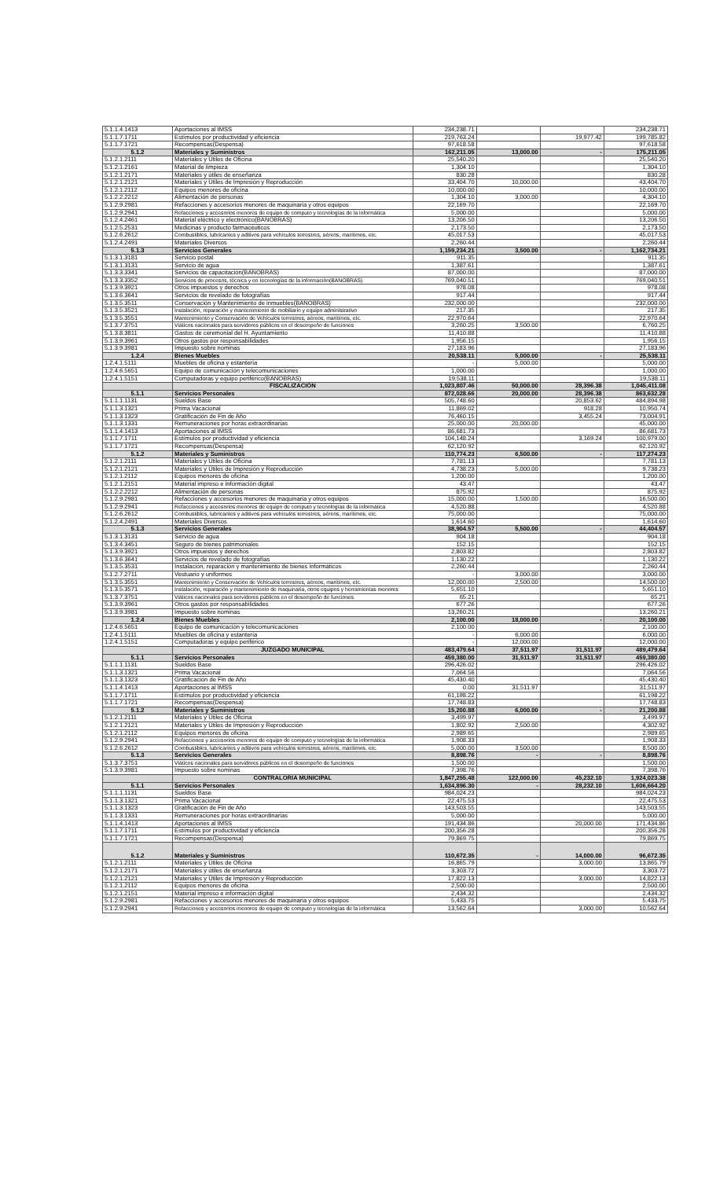| 5.1.1.4.1413 | Aportaciones al IMSS | 234,238.71 | | | 234,238.71 |
| 5.1.1.7.1711 | Estímulos por productividad y eficiencia | 219,763.24 | | 19,977.42 | 199,785.82 |
| 5.1.1.7.1721 | Recompensas(Despensa) | 97,618.58 | | | 97,618.58 |
| 5.1.2 | Materiales y Suministros | 162,211.05 | 13,000.00 | - | 175,211.05 |
| 5.1.2.1.2111 | Materiales y Útiles de Oficina | 25,540.20 | | | 25,540.20 |
| 5.1.2.1.2161 | Material de limpieza | 1,304.10 | | | 1,304.10 |
| 5.1.2.1.2171 | Materiales y útiles de enseñanza | 830.28 | | | 830.28 |
| 5.1.2.1.2121 | Materiales y Útiles de Impresión y Reproducción | 33,404.70 | 10,000.00 | | 43,404.70 |
| 5.1.2.1.2112 | Equipos menores de oficina | 10,000.00 | | | 10,000.00 |
| 5.1.2.2.2212 | Alimentación de personas | 1,304.10 | 3,000.00 | | 4,304.10 |
| 5.1.2.9.2981 | Refacciones y accesorios menores de maquinaria y otros equipos | 22,169.70 | | | 22,169.70 |
| 5.1.2.9.2941 | Refacciones y accesorios menores de equipo de computo y tecnologías de la informática | 5,000.00 | | | 5,000.00 |
| 5.1.2.4.2461 | Material eléctrico y electrónico(BANOBRAS) | 13,206.50 | | | 13,206.50 |
| 5.1.2.5.2531 | Medicinas y producto farmacéuticos | 2,173.50 | | | 2,173.50 |
| 5.1.2.6.2612 | Combustibles, lubricantes y aditivos para vehículos terrestres, aéreos, marítimos, etc. | 45,017.53 | | | 45,017.53 |
| 5.1.2.4.2491 | Materiales Diversos | 2,260.44 | | | 2,260.44 |
| 5.1.3 | Servicios Generales | 1,159,234.21 | 3,500.00 | - | 1,162,734.21 |
| 5.1.3.1.3181 | Servicio postal | 911.35 | | | 911.35 |
| 5.1.3.1.3131 | Servicio de agua | 1,387.61 | | | 1,387.61 |
| 5.1.3.3.3341 | Servicios de capacitación(BANOBRAS) | 87,000.00 | | | 87,000.00 |
| 5.1.3.3.3352 | Servicios de procesos, técnica y en tecnologías de la información(BANOBRAS) | 769,040.51 | | | 769,040.51 |
| 5.1.3.9.3921 | Otros impuestos y derechos | 978.08 | | | 978.08 |
| 5.1.3.6.3641 | Servicios de revelado de fotografías | 917.44 | | | 917.44 |
| 5.1.3.5.3511 | Conservación y Mantenimiento de inmuebles(BANOBRAS) | 232,000.00 | | | 232,000.00 |
| 5.1.3.5.3521 | Instalación, reparación y mantenimiento de mobiliario y equipo administrativo | 217.35 | | | 217.35 |
| 5.1.3.5.3551 | Mantenimiento y Conservación de Vehículos terrestres, aéreos, marítimos, etc. | 22,970.64 | | | 22,970.64 |
| 5.1.3.7.3751 | Viáticos nacionales para servidores públicos en el desempeño de funciones | 3,260.25 | 3,500.00 | | 6,760.25 |
| 5.1.3.8.3811 | Gastos de ceremonial del H. Ayuntamiento | 11,410.88 | | | 11,410.88 |
| 5.1.3.9.3961 | Otros gastos por responsabilidades | 1,956.15 | | | 1,956.15 |
| 5.1.3.9.3981 | Impuesto sobre nominas | 27,183.96 | | | 27,183.96 |
| 1.2.4 | Bienes Muebles | 20,538.11 | 5,000.00 | - | 25,538.11 |
| 1.2.4.1.5111 | Muebles de oficina y estantería | - | 5,000.00 | | 5,000.00 |
| 1.2.4.6.5651 | Equipo de comunicación y telecomunicaciones | 1,000.00 | | | 1,000.00 |
| 1.2.4.1.5151 | Computadoras y equipo periférico(BANOBRAS) | 19,538.11 | | | 19,538.11 |
| | FISCALIZACIÓN | 1,023,807.46 | 50,000.00 | 28,396.38 | 1,045,411.08 |
| 5.1.1 | Servicios Personales | 872,028.66 | 20,000.00 | 28,396.38 | 863,632.28 |
| 5.1.1.1.1131 | Sueldos Base | 505,748.60 | | 20,853.62 | 484,894.98 |
| 5.1.1.3.1321 | Prima Vacacional | 11,869.02 | | 918.28 | 10,950.74 |
| 5.1.1.3.1323 | Gratificación de Fin de Año | 76,460.15 | | 3,455.24 | 73,004.91 |
| 5.1.1.3.1331 | Remuneraciones por horas extraordinarias | 25,000.00 | 20,000.00 | | 45,000.00 |
| 5.1.1.4.1413 | Aportaciones al IMSS | 86,681.73 | | | 86,681.73 |
| 5.1.1.7.1711 | Estímulos por productividad y eficiencia | 104,148.24 | | 3,169.24 | 100,979.00 |
| 5.1.1.7.1721 | Recompensas(Despensa) | 62,120.92 | | | 62,120.92 |
| 5.1.2 | Materiales y Suministros | 110,774.23 | 6,500.00 | - | 117,274.23 |
| 5.1.2.1.2111 | Materiales y Útiles de Oficina | 7,781.13 | | | 7,781.13 |
| 5.1.2.1.2121 | Materiales y Útiles de Impresión y Reproducción | 4,738.23 | 5,000.00 | | 9,738.23 |
| 5.1.2.1.2112 | Equipos menores de oficina | 1,200.00 | | | 1,200.00 |
| 5.1.2.1.2151 | Material impreso e información digital | 43.47 | | | 43.47 |
| 5.1.2.2.2212 | Alimentación de personas | 875.92 | | | 875.92 |
| 5.1.2.9.2981 | Refacciones y accesorios menores de maquinaria y otros equipos | 15,000.00 | 1,500.00 | | 16,500.00 |
| 5.1.2.9.2941 | Refacciones y accesorios menores de equipo de computo y tecnologías de la informática | 4,520.88 | | | 4,520.88 |
| 5.1.2.6.2612 | Combustibles, lubricantes y aditivos para vehículos terrestres, aéreos, marítimos, etc. | 75,000.00 | | | 75,000.00 |
| 5.1.2.4.2491 | Materiales Diversos | 1,614.60 | | | 1,614.60 |
| 5.1.3 | Servicios Generales | 38,904.57 | 5,500.00 | - | 44,404.57 |
| 5.1.3.1.3131 | Servicio de agua | 904.18 | | | 904.18 |
| 5.1.3.4.3451 | Seguro de bienes patrimoniales | 152.15 | | | 152.15 |
| 5.1.3.9.3921 | Otros impuestos y derechos | 2,803.82 | | | 2,803.82 |
| 5.1.3.6.3641 | Servicios de revelado de fotografías | 1,130.22 | | | 1,130.22 |
| 5.1.3.5.3531 | Instalación, reparación y mantenimiento de bienes informáticos | 2,260.44 | | | 2,260.44 |
| 5.1.2.7.2711 | Vestuario y uniformes | - | 3,000.00 | | 3,000.00 |
| 5.1.3.5.3551 | Mantenimiento y Conservación de Vehículos terrestres, aéreos, marítimos, etc. | 12,000.00 | 2,500.00 | | 14,500.00 |
| 5.1.3.5.3571 | Instalación, reparación y mantenimiento de maquinaria, otros equipos y herramientas menores | 5,651.10 | | | 5,651.10 |
| 5.1.3.7.3751 | Viáticos nacionales para servidores públicos en el desempeño de funciones | 65.21 | | | 65.21 |
| 5.1.3.9.3961 | Otros gastos por responsabilidades | 677.26 | | | 677.26 |
| 5.1.3.9.3981 | Impuesto sobre nominas | 13,260.21 | | | 13,260.21 |
| 1.2.4 | Bienes Muebles | 2,100.00 | 18,000.00 | - | 20,100.00 |
| 1.2.4.6.5651 | Equipo de comunicación y telecomunicaciones | 2,100.00 | | | 2,100.00 |
| 1.2.4.1.5111 | Muebles de oficina y estantería | - | 6,000.00 | | 6,000.00 |
| 1.2.4.1.5151 | Computadoras y equipo periférico | - | 12,000.00 | | 12,000.00 |
| | JUZGADO MUNICIPAL | 483,479.64 | 37,511.97 | 31,511.97 | 489,479.64 |
| 5.1.1 | Servicios Personales | 459,380.00 | 31,511.97 | 31,511.97 | 459,380.00 |
| 5.1.1.1.1131 | Sueldos Base | 296,426.02 | | | 296,426.02 |
| 5.1.1.3.1321 | Prima Vacacional | 7,064.56 | | | 7,064.56 |
| 5.1.1.3.1323 | Gratificación de Fin de Año | 45,430.40 | | | 45,430.40 |
| 5.1.1.4.1413 | Aportaciones al IMSS | 0.00 | 31,511.97 | | 31,511.97 |
| 5.1.1.7.1711 | Estímulos por productividad y eficiencia | 61,198.22 | | | 61,198.22 |
| 5.1.1.7.1721 | Recompensas(Despensa) | 17,748.83 | | | 17,748.83 |
| 5.1.2 | Materiales y Suministros | 15,200.88 | 6,000.00 | - | 21,200.88 |
| 5.1.2.1.2111 | Materiales y Útiles de Oficina | 3,499.97 | | | 3,499.97 |
| 5.1.2.1.2121 | Materiales y Útiles de Impresión y Reproducción | 1,802.92 | 2,500.00 | | 4,302.92 |
| 5.1.2.1.2112 | Equipos menores de oficina | 2,989.65 | | | 2,989.65 |
| 5.1.2.9.2941 | Refacciones y accesorios menores de equipo de computo y tecnologías de la informática | 1,908.33 | | | 1,908.33 |
| 5.1.2.6.2612 | Combustibles, lubricantes y aditivos para vehículos terrestres, aéreos, marítimos, etc. | 5,000.00 | 3,500.00 | | 8,500.00 |
| 5.1.3 | Servicios Generales | 8,898.76 | - | - | 8,898.76 |
| 5.1.3.7.3751 | Viáticos nacionales para servidores públicos en el desempeño de funciones | 1,500.00 | | | 1,500.00 |
| 5.1.3.9.3981 | Impuesto sobre nominas | 7,398.76 | | | 7,398.76 |
| | CONTRALORIA MUNICIPAL | 1,847,255.48 | 122,000.00 | 45,232.10 | 1,924,023.38 |
| 5.1.1 | Servicios Personales | 1,634,896.30 | - | 28,232.10 | 1,606,664.20 |
| 5.1.1.1.1131 | Sueldos Base | 984,024.23 | | | 984,024.23 |
| 5.1.1.3.1321 | Prima Vacacional | 22,475.53 | | | 22,475.53 |
| 5.1.1.3.1323 | Gratificación de Fin de Año | 143,503.55 | | | 143,503.55 |
| 5.1.1.3.1331 | Remuneraciones por horas extraordinarias | 5,000.00 | | | 5,000.00 |
| 5.1.1.4.1413 | Aportaciones al IMSS | 191,434.86 | | 20,000.00 | 171,434.86 |
| 5.1.1.7.1711 | Estímulos por productividad y eficiencia | 200,356.28 | | | 200,356.28 |
| 5.1.1.7.1721 | Recompensas(Despensa) | 79,869.75 | | | 79,869.75 |
| 5.1.2 | Materiales y Suministros | 110,672.35 | - | 14,000.00 | 96,672.35 |
| 5.1.2.1.2111 | Materiales y Útiles de Oficina | 16,865.79 | | 3,000.00 | 13,865.79 |
| 5.1.2.1.2171 | Materiales y útiles de enseñanza | 3,303.72 | | | 3,303.72 |
| 5.1.2.1.2121 | Materiales y Útiles de Impresión y Reproducción | 17,822.13 | | 3,000.00 | 14,822.13 |
| 5.1.2.1.2112 | Equipos menores de oficina | 2,500.00 | | | 2,500.00 |
| 5.1.2.1.2151 | Material impreso e información digital | 2,434.32 | | | 2,434.32 |
| 5.1.2.9.2981 | Refacciones y accesorios menores de maquinaria y otros equipos | 5,433.75 | | | 5,433.75 |
| 5.1.2.9.2941 | Refacciones y accesorios menores de equipo de computo y tecnologías de la informática | 13,562.64 | | 3,000.00 | 10,562.64 |